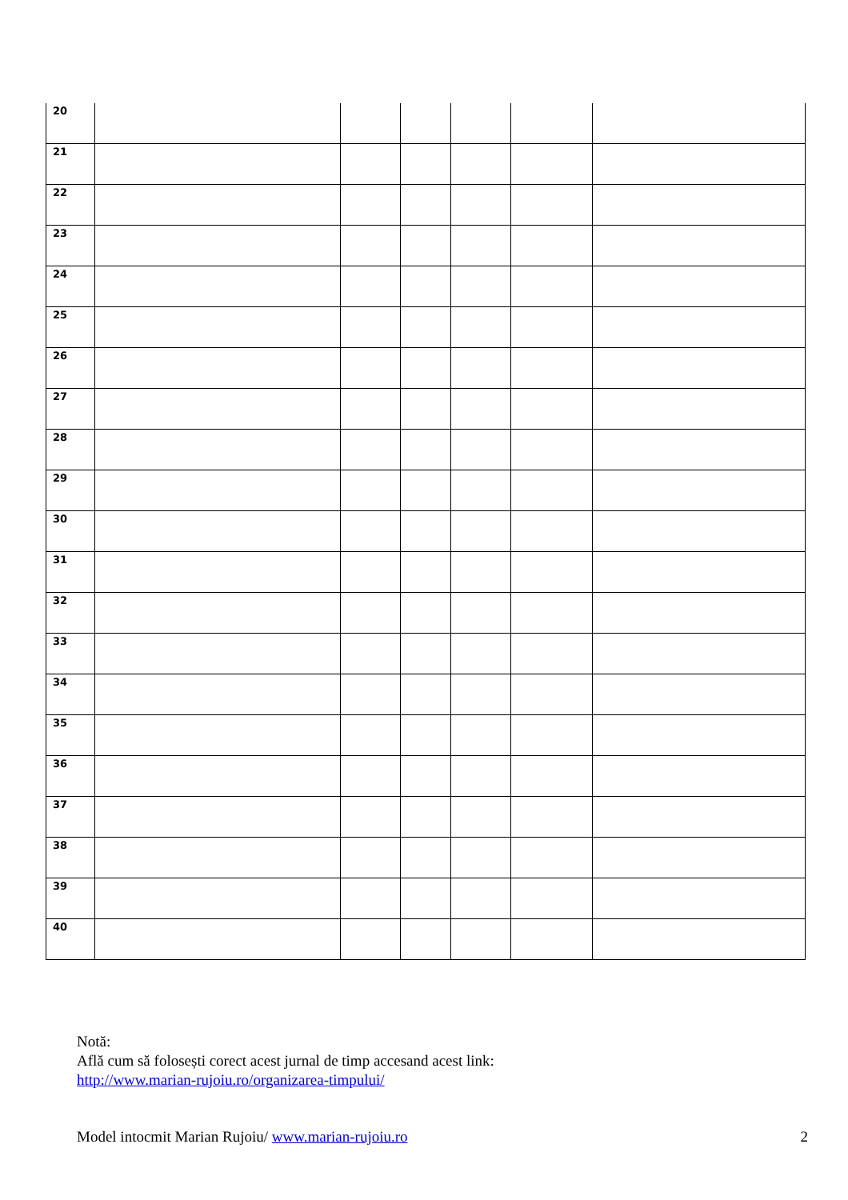| 20 | | | | | | |
| 21 | | | | | | |
| 22 | | | | | | |
| 23 | | | | | | |
| 24 | | | | | | |
| 25 | | | | | | |
| 26 | | | | | | |
| 27 | | | | | | |
| 28 | | | | | | |
| 29 | | | | | | |
| 30 | | | | | | |
| 31 | | | | | | |
| 32 | | | | | | |
| 33 | | | | | | |
| 34 | | | | | | |
| 35 | | | | | | |
| 36 | | | | | | |
| 37 | | | | | | |
| 38 | | | | | | |
| 39 | | | | | | |
| 40 | | | | | | |
Notă:
Află cum să folosești corect acest jurnal de timp accesand acest link:
http://www.marian-rujoiu.ro/organizarea-timpului/
Model intocmit Marian Rujoiu/ www.marian-rujoiu.ro 2